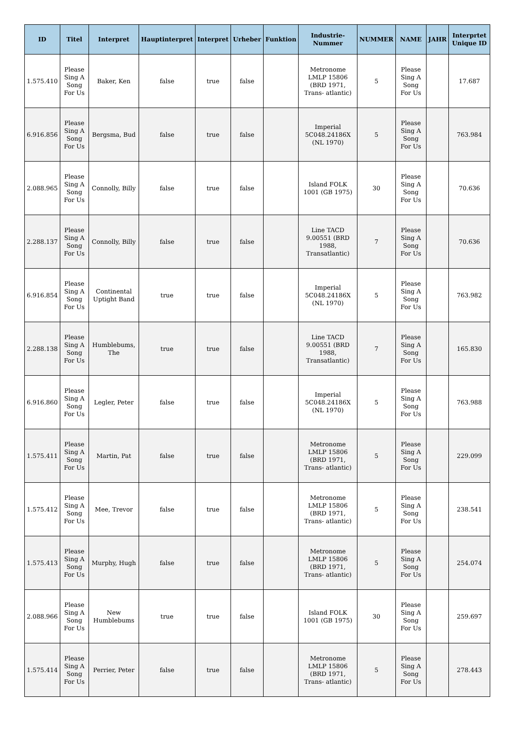| ID | Titel | Interpret | Hauptinterpret | Interpret | Urheber | Funktion | Industrie-Nummer | NUMMER | NAME | JAHR | Interprtet Unique ID |
| --- | --- | --- | --- | --- | --- | --- | --- | --- | --- | --- | --- |
| 1.575.410 | Please Sing A Song For Us | Baker, Ken | false | true | false | | Metronome LMLP 15806 (BRD 1971, Trans- atlantic) | 5 | Please Sing A Song For Us | | 17.687 |
| 6.916.856 | Please Sing A Song For Us | Bergsma, Bud | false | true | false | | Imperial 5C048.24186X (NL 1970) | 5 | Please Sing A Song For Us | | 763.984 |
| 2.088.965 | Please Sing A Song For Us | Connolly, Billy | false | true | false | | Island FOLK 1001 (GB 1975) | 30 | Please Sing A Song For Us | | 70.636 |
| 2.288.137 | Please Sing A Song For Us | Connolly, Billy | false | true | false | | Line TACD 9.00551 (BRD 1988, Transatlantic) | 7 | Please Sing A Song For Us | | 70.636 |
| 6.916.854 | Please Sing A Song For Us | Continental Uptight Band | true | true | false | | Imperial 5C048.24186X (NL 1970) | 5 | Please Sing A Song For Us | | 763.982 |
| 2.288.138 | Please Sing A Song For Us | Humblebums, The | true | true | false | | Line TACD 9.00551 (BRD 1988, Transatlantic) | 7 | Please Sing A Song For Us | | 165.830 |
| 6.916.860 | Please Sing A Song For Us | Legler, Peter | false | true | false | | Imperial 5C048.24186X (NL 1970) | 5 | Please Sing A Song For Us | | 763.988 |
| 1.575.411 | Please Sing A Song For Us | Martin, Pat | false | true | false | | Metronome LMLP 15806 (BRD 1971, Trans- atlantic) | 5 | Please Sing A Song For Us | | 229.099 |
| 1.575.412 | Please Sing A Song For Us | Mee, Trevor | false | true | false | | Metronome LMLP 15806 (BRD 1971, Trans- atlantic) | 5 | Please Sing A Song For Us | | 238.541 |
| 1.575.413 | Please Sing A Song For Us | Murphy, Hugh | false | true | false | | Metronome LMLP 15806 (BRD 1971, Trans- atlantic) | 5 | Please Sing A Song For Us | | 254.074 |
| 2.088.966 | Please Sing A Song For Us | New Humblebums | true | true | false | | Island FOLK 1001 (GB 1975) | 30 | Please Sing A Song For Us | | 259.697 |
| 1.575.414 | Please Sing A Song For Us | Perrier, Peter | false | true | false | | Metronome LMLP 15806 (BRD 1971, Trans- atlantic) | 5 | Please Sing A Song For Us | | 278.443 |